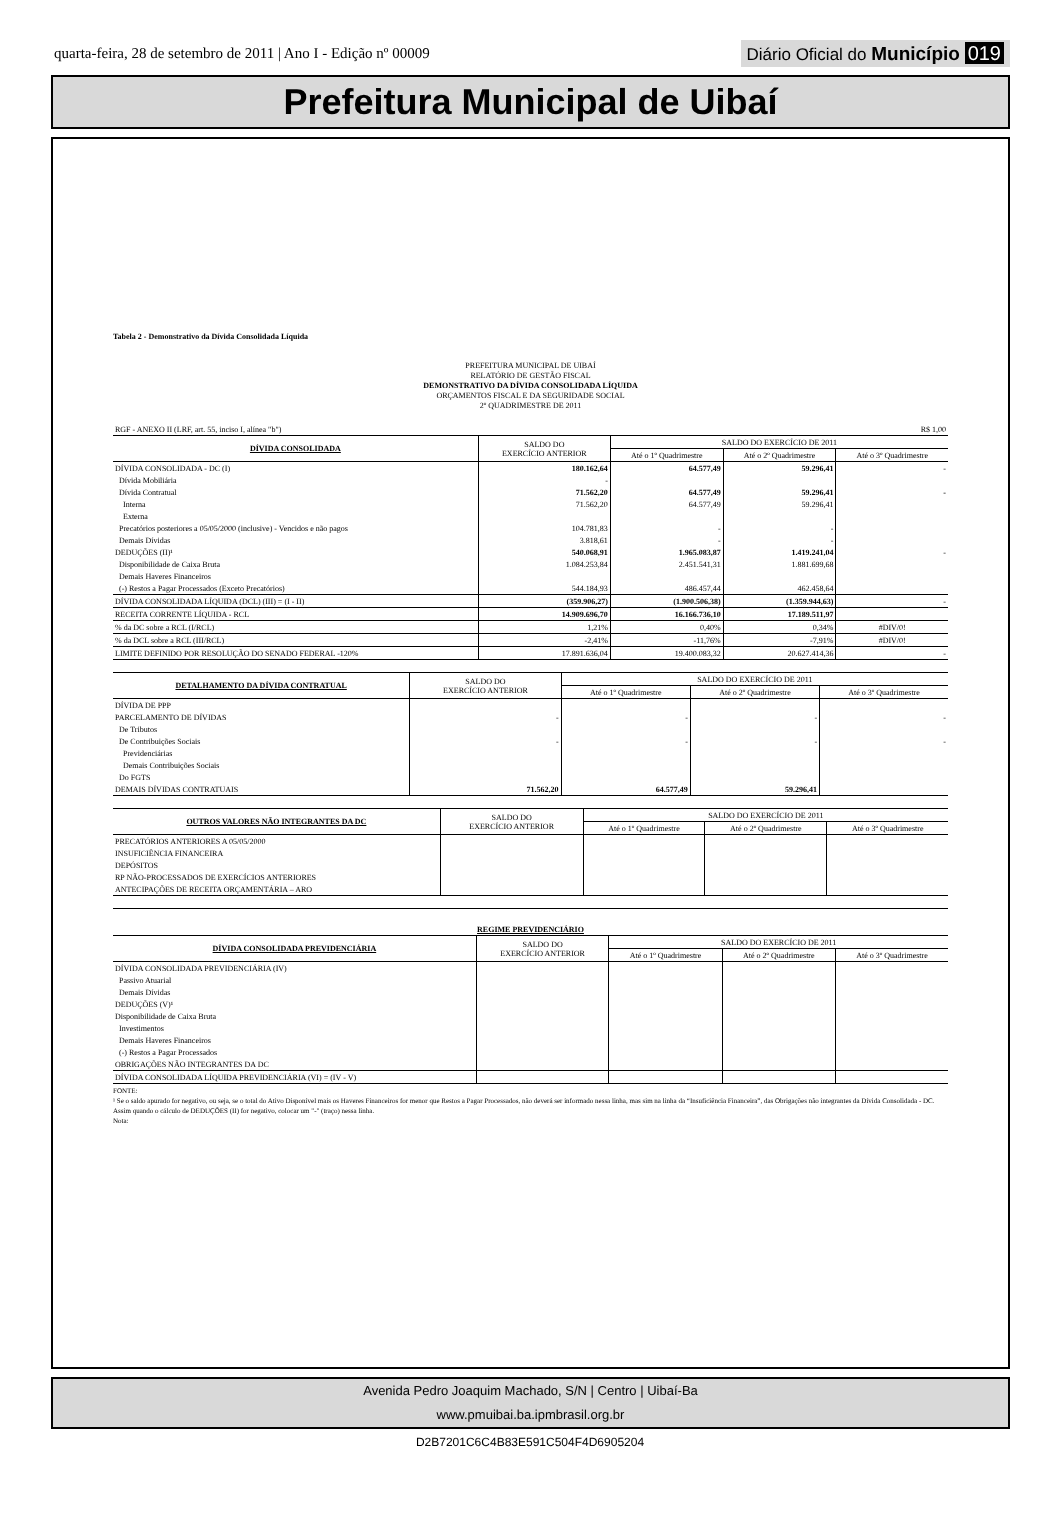quarta-feira, 28 de setembro de 2011 | Ano I - Edição nº 00009
Diário Oficial do Município 019
Prefeitura Municipal de Uibaí
Tabela 2 - Demonstrativo da Dívida Consolidada Líquida
PREFEITURA MUNICIPAL DE UIBAÍ
RELATÓRIO DE GESTÃO FISCAL
DEMONSTRATIVO DA DÍVIDA CONSOLIDADA LÍQUIDA
ORÇAMENTOS FISCAL E DA SEGURIDADE SOCIAL
2º QUADRIMESTRE DE 2011
| RGF - ANEXO II (LRF, art. 55, inciso I, alínea "b") | | | | R$ 1,00 |
| DÍVIDA CONSOLIDADA | SALDO DO EXERCÍCIO ANTERIOR | SALDO DO EXERCÍCIO DE 2011 | | |
| | | Até o 1º Quadrimestre | Até o 2º Quadrimestre | Até o 3º Quadrimestre |
| DÍVIDA CONSOLIDADA - DC (I) | 180.162,64 | 64.577,49 | 59.296,41 | - |
| Dívida Mobiliária | - | | | |
| Dívida Contratual | 71.562,20 | 64.577,49 | 59.296,41 | - |
| Interna | 71.562,20 | 64.577,49 | 59.296,41 | |
| Externa | | | | |
| Precatórios posteriores a 05/05/2000 (inclusive) - Vencidos e não pagos | 104.781,83 | - | - | |
| Demais Dívidas | 3.818,61 | - | - | |
| DEDUÇÕES (II)¹ | 540.068,91 | 1.965.083,87 | 1.419.241,04 | - |
| Disponibilidade de Caixa Bruta | 1.084.253,84 | 2.451.541,31 | 1.881.699,68 | |
| Demais Haveres Financeiros | | | | |
| (-) Restos a Pagar Processados (Exceto Precatórios) | 544.184,93 | 486.457,44 | 462.458,64 | |
| DÍVIDA CONSOLIDADA LÍQUIDA (DCL) (III) = (I - II) | (359.906,27) | (1.900.506,38) | (1.359.944,63) | - |
| RECEITA CORRENTE LÍQUIDA - RCL | 14.909.696,70 | 16.166.736,10 | 17.189.511,97 | |
| % da DC sobre a RCL (I/RCL) | 1,21% | 0,40% | 0,34% | #DIV/0! |
| % da DCL sobre a RCL (III/RCL) | -2,41% | -11,76% | -7,91% | #DIV/0! |
| LIMITE DEFINIDO POR RESOLUÇÃO DO SENADO FEDERAL -120% | 17.891.636,04 | 19.400.083,32 | 20.627.414,36 | - |
| DETALHAMENTO DA DÍVIDA CONTRATUAL | SALDO DO EXERCÍCIO ANTERIOR | SALDO DO EXERCÍCIO DE 2011 | | |
| --- | --- | --- | --- | --- |
| | | Até o 1º Quadrimestre | Até o 2º Quadrimestre | Até o 3º Quadrimestre |
| DÍVIDA DE PPP | | | | |
| PARCELAMENTO DE DÍVIDAS | - | - | - | - |
| De Tributos | | | | |
| De Contribuições Sociais | - | - | - | - |
| Previdenciárias | | | | |
| Demais Contribuições Sociais | | | | |
| Do FGTS | | | | |
| DEMAIS DÍVIDAS CONTRATUAIS | 71.562,20 | 64.577,49 | 59.296,41 | |
| OUTROS VALORES NÃO INTEGRANTES DA DC | SALDO DO EXERCÍCIO ANTERIOR | SALDO DO EXERCÍCIO DE 2011 | | |
| --- | --- | --- | --- | --- |
| | | Até o 1º Quadrimestre | Até o 2º Quadrimestre | Até o 3º Quadrimestre |
| PRECATÓRIOS ANTERIORES A 05/05/2000 | | | | |
| INSUFICIÊNCIA FINANCEIRA | | | | |
| DEPÓSITOS | | | | |
| RP NÃO-PROCESSADOS DE EXERCÍCIOS ANTERIORES | | | | |
| ANTECIPAÇÕES DE RECEITA ORÇAMENTÁRIA – ARO | | | | |
| REGIME PREVIDENCIÁRIO | | | | |
| --- | --- | --- | --- | --- |
| DÍVIDA CONSOLIDADA PREVIDENCIÁRIA | SALDO DO EXERCÍCIO ANTERIOR | SALDO DO EXERCÍCIO DE 2011 | | |
| | | Até o 1º Quadrimestre | Até o 2º Quadrimestre | Até o 3º Quadrimestre |
| DÍVIDA CONSOLIDADA PREVIDENCIÁRIA (IV) | | | | |
| Passivo Atuarial | | | | |
| Demais Dívidas | | | | |
| DEDUÇÕES (V)¹ | | | | |
| Disponibilidade de Caixa Bruta | | | | |
| Investimentos | | | | |
| Demais Haveres Financeiros | | | | |
| (-) Restos a Pagar Processados | | | | |
| OBRIGAÇÕES NÃO INTEGRANTES DA DC | | | | |
| DÍVIDA CONSOLIDADA LÍQUIDA PREVIDENCIÁRIA (VI) = (IV - V) | | | | |
FONTE:
¹ Se o saldo apurado for negativo, ou seja, se o total do Ativo Disponível mais os Haveres Financeiros for menor que Restos a Pagar Processados, não deverá ser informado nessa linha, mas sim na linha da “Insuficiência Financeira”, das Obrigações não integrantes da Dívida Consolidada - DC. Assim quando o cálculo de DEDUÇÕES (II) for negativo, colocar um "-" (traço) nessa linha.
Nota:
Avenida Pedro Joaquim Machado, S/N | Centro | Uibaí-Ba
www.pmuibai.ba.ipmbrasil.org.br
D2B7201C6C4B83E591C504F4D6905204